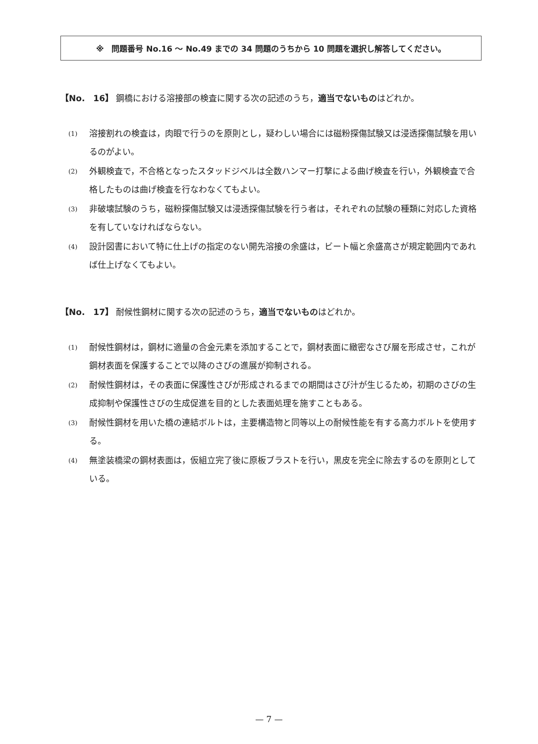※　問題番号 No.16 ～ No.49 までの 34 問題のうちから 10 問題を選択し解答してください。
【No.　16】 鋼橋における溶接部の検査に関する次の記述のうち，適当でないものはどれか。
(1) 溶接割れの検査は，肉眼で行うのを原則とし，疑わしい場合には磁粉探傷試験又は浸透探傷試験を用いるのがよい。
(2) 外観検査で，不合格となったスタッドジベルは全数ハンマー打撃による曲げ検査を行い，外観検査で合格したものは曲げ検査を行なわなくてもよい。
(3) 非破壊試験のうち，磁粉探傷試験又は浸透探傷試験を行う者は，それぞれの試験の種類に対応した資格を有していなければならない。
(4) 設計図書において特に仕上げの指定のない開先溶接の余盛は，ビート幅と余盛高さが規定範囲内であれば仕上げなくてもよい。
【No.　17】 耐候性鋼材に関する次の記述のうち，適当でないものはどれか。
(1) 耐候性鋼材は，鋼材に適量の合金元素を添加することで，鋼材表面に緻密なさび層を形成させ，これが鋼材表面を保護することで以降のさびの進展が抑制される。
(2) 耐候性鋼材は，その表面に保護性さびが形成されるまでの期間はさび汁が生じるため，初期のさびの生成抑制や保護性さびの生成促進を目的とした表面処理を施すこともある。
(3) 耐候性鋼材を用いた橋の連結ボルトは，主要構造物と同等以上の耐候性能を有する高力ボルトを使用する。
(4) 無塗装橋梁の鋼材表面は，仮組立完了後に原板ブラストを行い，黒皮を完全に除去するのを原則としている。
— 7 —